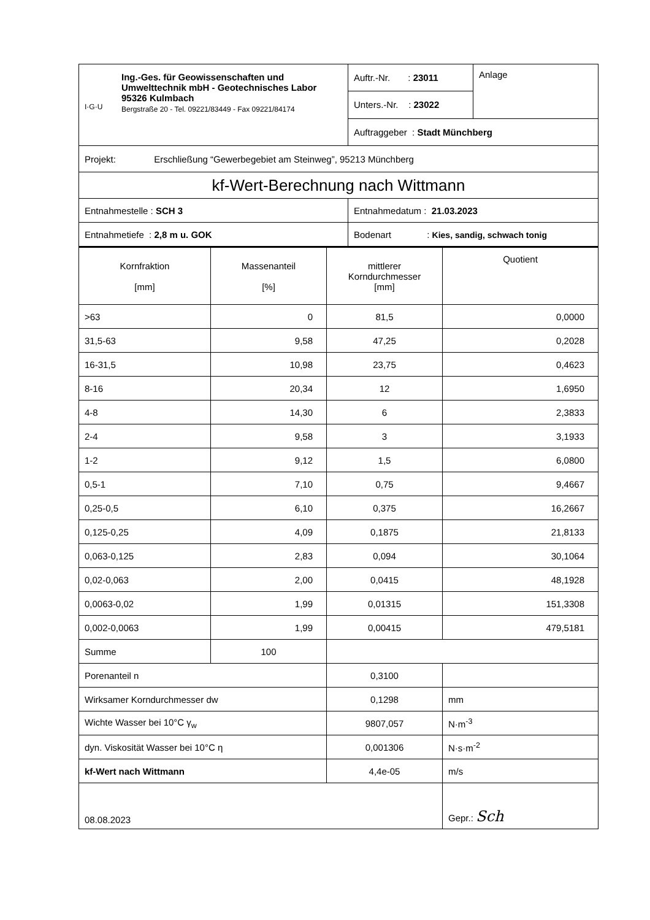| I·G·U Ing.-Ges. für Geowissenschaften und Umwelttechnik mbH - Geotechnisches Labor 95326 Kulmbach Bergstraße 20 - Tel. 09221/83449 - Fax 09221/84174 | Auftr.-Nr. : 23011 | Anlage |
| | Unters.-Nr. : 23022 | |
| | Auftraggeber : Stadt Münchberg | |
| Projekt: Erschließung “Gewerbegebiet am Steinweg”, 95213 Münchberg | | |
| kf-Wert-Berechnung nach Wittmann | | |
| Entnahmestelle : SCH 3 | Entnahmedatum : 21.03.2023 | |
| Entnahmetiefe : 2,8 m u. GOK | Bodenart : Kies, sandig, schwach tonig | |
| Kornfraktion [mm] | Massenanteil [%] | mittlerer Korndurchmesser [mm] | Quotient |
| --- | --- | --- | --- |
| >63 | 0 | 81,5 | 0,0000 |
| 31,5-63 | 9,58 | 47,25 | 0,2028 |
| 16-31,5 | 10,98 | 23,75 | 0,4623 |
| 8-16 | 20,34 | 12 | 1,6950 |
| 4-8 | 14,30 | 6 | 2,3833 |
| 2-4 | 9,58 | 3 | 3,1933 |
| 1-2 | 9,12 | 1,5 | 6,0800 |
| 0,5-1 | 7,10 | 0,75 | 9,4667 |
| 0,25-0,5 | 6,10 | 0,375 | 16,2667 |
| 0,125-0,25 | 4,09 | 0,1875 | 21,8133 |
| 0,063-0,125 | 2,83 | 0,094 | 30,1064 |
| 0,02-0,063 | 2,00 | 0,0415 | 48,1928 |
| 0,0063-0,02 | 1,99 | 0,01315 | 151,3308 |
| 0,002-0,0063 | 1,99 | 0,00415 | 479,5181 |
| Summe | 100 | | |
| Porenanteil n | | 0,3100 | |
| Wirksamer Korndurchmesser dw | | 0,1298 | mm |
| Wichte Wasser bei 10°C γ<sub>w</sub> | | 9807,057 | N·m<sup>-3</sup> |
| dyn. Viskosität Wasser bei 10°C η | | 0,001306 | N·s·m<sup>-2</sup> |
| kf-Wert nach Wittmann | | 4,4e-05 | m/s |
| 08.08.2023 | | | Gepr.: Sch |